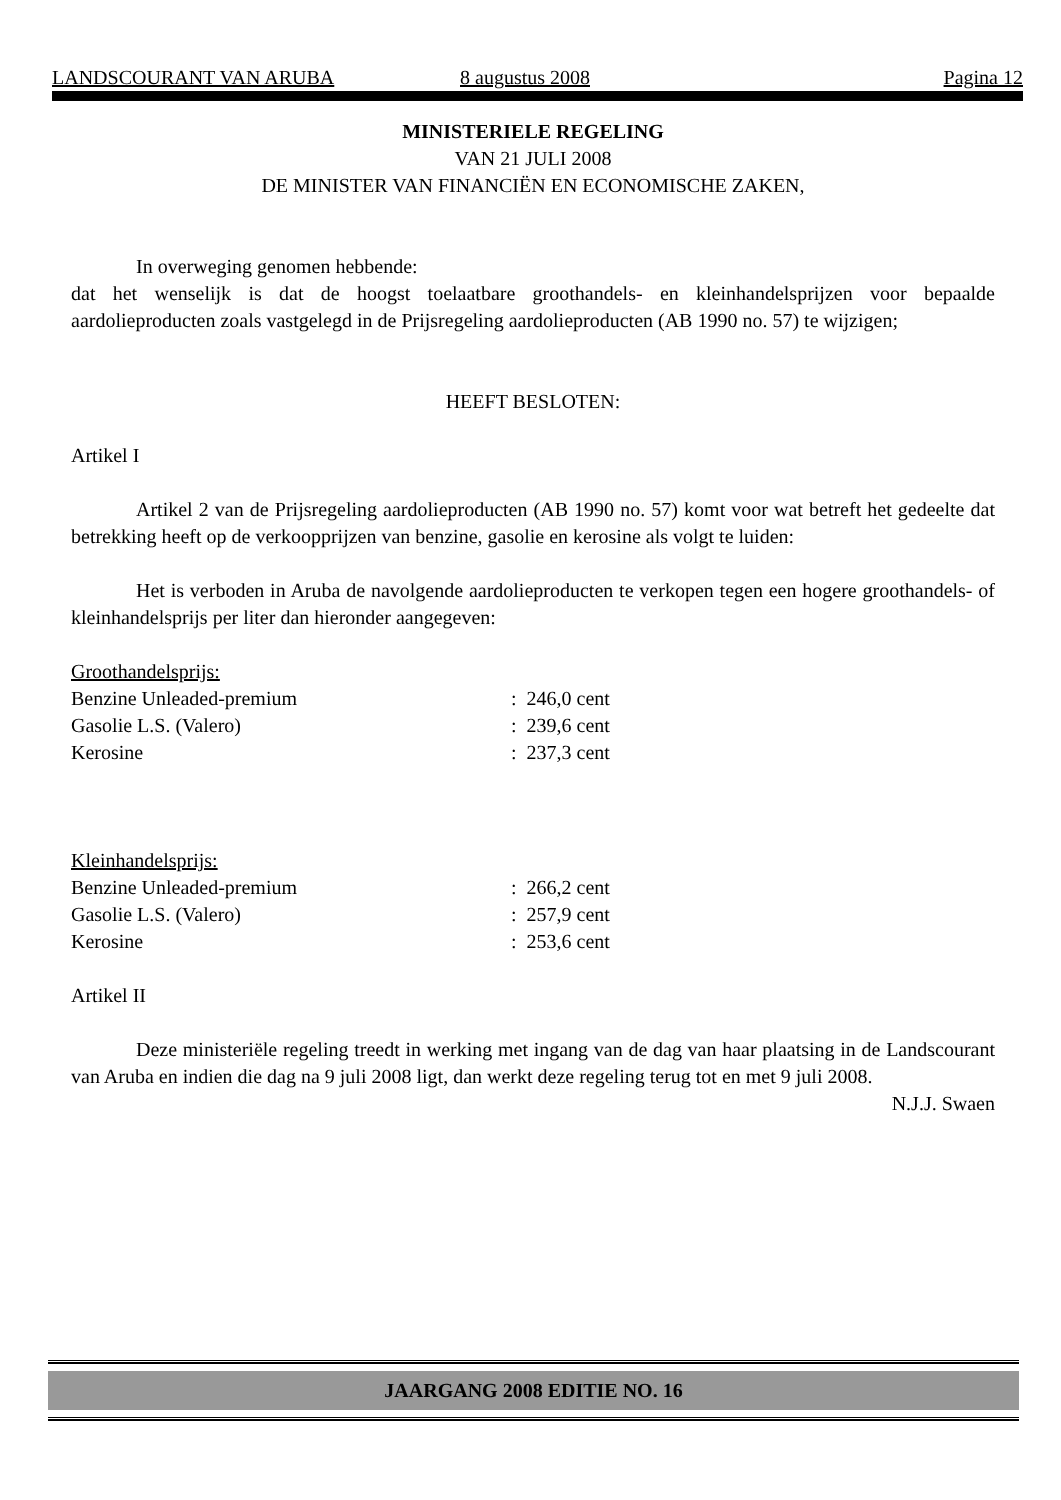LANDSCOURANT VAN ARUBA 8 augustus 2008 Pagina 12
MINISTERIELE REGELING
VAN 21 JULI 2008
DE MINISTER VAN FINANCIËN EN ECONOMISCHE ZAKEN,
In overweging genomen hebbende:
dat het wenselijk is dat de hoogst toelaatbare groothandels- en kleinhandelsprijzen voor bepaalde aardolieproducten zoals vastgelegd in de Prijsregeling aardolieproducten (AB 1990 no. 57) te wijzigen;
HEEFT BESLOTEN:
Artikel I
Artikel 2 van de Prijsregeling aardolieproducten (AB 1990 no. 57) komt voor wat betreft het gedeelte dat betrekking heeft op de verkoopprijzen van benzine, gasolie en kerosine als volgt te luiden:
Het is verboden in Aruba de navolgende aardolieproducten te verkopen tegen een hogere groothandels- of kleinhandelsprijs per liter dan hieronder aangegeven:
| Groothandelsprijs: | |
| Benzine Unleaded-premium | : 246,0 cent |
| Gasolie L.S. (Valero) | : 239,6 cent |
| Kerosine | : 237,3 cent |
| Kleinhandelsprijs: | |
| Benzine Unleaded-premium | : 266,2 cent |
| Gasolie L.S. (Valero) | : 257,9 cent |
| Kerosine | : 253,6 cent |
Artikel II
Deze ministeriële regeling treedt in werking met ingang van de dag van haar plaatsing in de Landscourant van Aruba en indien die dag na 9 juli 2008 ligt, dan werkt deze regeling terug tot en met 9 juli 2008.
N.J.J. Swaen
JAARGANG 2008 EDITIE NO. 16